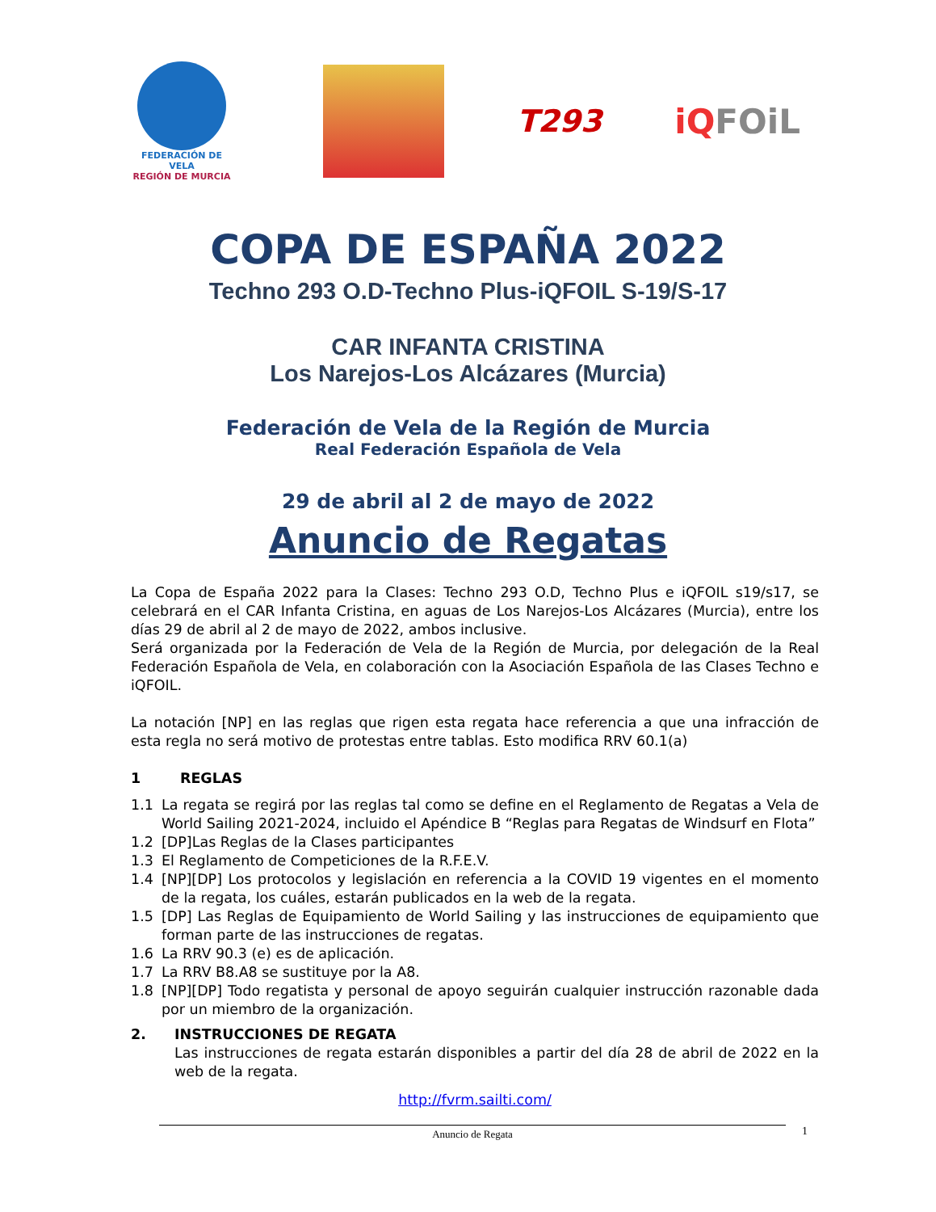FEDERACIÓN DE VELA
REGIÓN DE MURCIA
T293 iQFOiL
COPA DE ESPAÑA 2022
Techno 293 O.D-Techno Plus-iQFOIL S-19/S-17
CAR INFANTA CRISTINA
Los Narejos-Los Alcázares (Murcia)
Federación de Vela de la Región de Murcia
Real Federación Española de Vela
29 de abril al 2 de mayo de 2022
Anuncio de Regatas
La Copa de España 2022 para la Clases: Techno 293 O.D, Techno Plus e iQFOIL s19/s17, se celebrará en el CAR Infanta Cristina, en aguas de Los Narejos-Los Alcázares (Murcia), entre los días 29 de abril al 2 de mayo de 2022, ambos inclusive.
Será organizada por la Federación de Vela de la Región de Murcia, por delegación de la Real Federación Española de Vela, en colaboración con la Asociación Española de las Clases Techno e iQFOIL.
La notación [NP] en las reglas que rigen esta regata hace referencia a que una infracción de esta regla no será motivo de protestas entre tablas. Esto modifica RRV 60.1(a)
1 REGLAS
1.1 La regata se regirá por las reglas tal como se define en el Reglamento de Regatas a Vela de World Sailing 2021-2024, incluido el Apéndice B “Reglas para Regatas de Windsurf en Flota”
1.2 [DP]Las Reglas de la Clases participantes
1.3 El Reglamento de Competiciones de la R.F.E.V.
1.4 [NP][DP] Los protocolos y legislación en referencia a la COVID 19 vigentes en el momento de la regata, los cuáles, estarán publicados en la web de la regata.
1.5 [DP] Las Reglas de Equipamiento de World Sailing y las instrucciones de equipamiento que forman parte de las instrucciones de regatas.
1.6 La RRV 90.3 (e) es de aplicación.
1.7 La RRV B8.A8 se sustituye por la A8.
1.8 [NP][DP] Todo regatista y personal de apoyo seguirán cualquier instrucción razonable dada por un miembro de la organización.
2. INSTRUCCIONES DE REGATA
Las instrucciones de regata estarán disponibles a partir del día 28 de abril de 2022 en la web de la regata.
http://fvrm.sailti.com/
Anuncio de Regata 1